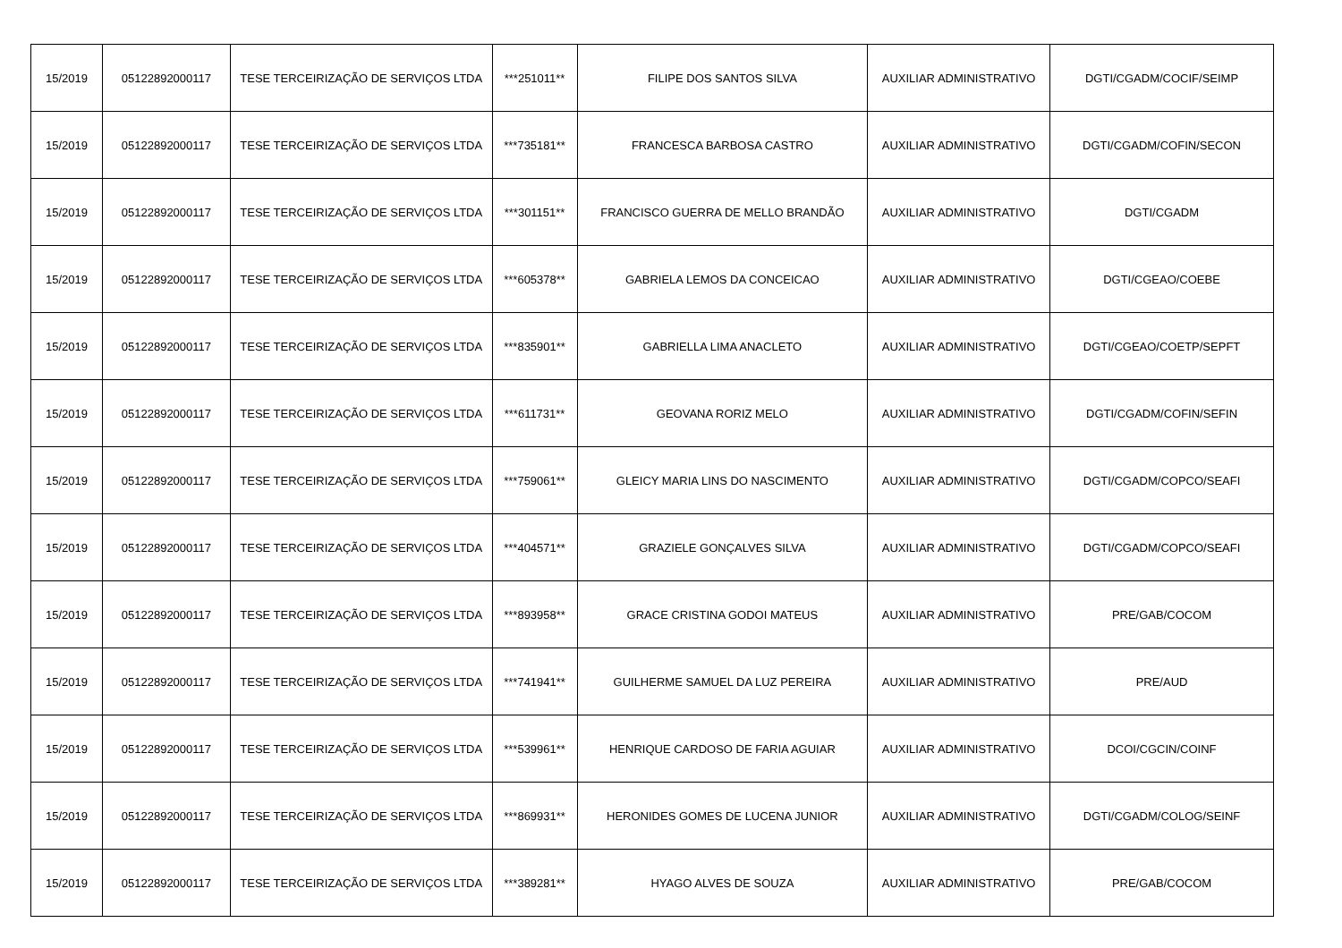| 15/2019 | 05122892000117 | TESE TERCEIRIZAÇÃO DE SERVIÇOS LTDA | ***251011** | FILIPE DOS SANTOS SILVA | AUXILIAR ADMINISTRATIVO | DGTI/CGADM/COCIF/SEIMP |
| 15/2019 | 05122892000117 | TESE TERCEIRIZAÇÃO DE SERVIÇOS LTDA | ***735181** | FRANCESCA BARBOSA CASTRO | AUXILIAR ADMINISTRATIVO | DGTI/CGADM/COFIN/SECON |
| 15/2019 | 05122892000117 | TESE TERCEIRIZAÇÃO DE SERVIÇOS LTDA | ***301151** | FRANCISCO GUERRA DE MELLO BRANDÃO | AUXILIAR ADMINISTRATIVO | DGTI/CGADM |
| 15/2019 | 05122892000117 | TESE TERCEIRIZAÇÃO DE SERVIÇOS LTDA | ***605378** | GABRIELA LEMOS DA CONCEICAO | AUXILIAR ADMINISTRATIVO | DGTI/CGEAO/COEBE |
| 15/2019 | 05122892000117 | TESE TERCEIRIZAÇÃO DE SERVIÇOS LTDA | ***835901** | GABRIELLA LIMA ANACLETO | AUXILIAR ADMINISTRATIVO | DGTI/CGEAO/COETP/SEPFT |
| 15/2019 | 05122892000117 | TESE TERCEIRIZAÇÃO DE SERVIÇOS LTDA | ***611731** | GEOVANA RORIZ MELO | AUXILIAR ADMINISTRATIVO | DGTI/CGADM/COFIN/SEFIN |
| 15/2019 | 05122892000117 | TESE TERCEIRIZAÇÃO DE SERVIÇOS LTDA | ***759061** | GLEICY MARIA LINS DO NASCIMENTO | AUXILIAR ADMINISTRATIVO | DGTI/CGADM/COPCO/SEAFI |
| 15/2019 | 05122892000117 | TESE TERCEIRIZAÇÃO DE SERVIÇOS LTDA | ***404571** | GRAZIELE GONÇALVES SILVA | AUXILIAR ADMINISTRATIVO | DGTI/CGADM/COPCO/SEAFI |
| 15/2019 | 05122892000117 | TESE TERCEIRIZAÇÃO DE SERVIÇOS LTDA | ***893958** | GRACE CRISTINA GODOI MATEUS | AUXILIAR ADMINISTRATIVO | PRE/GAB/COCOM |
| 15/2019 | 05122892000117 | TESE TERCEIRIZAÇÃO DE SERVIÇOS LTDA | ***741941** | GUILHERME SAMUEL DA LUZ PEREIRA | AUXILIAR ADMINISTRATIVO | PRE/AUD |
| 15/2019 | 05122892000117 | TESE TERCEIRIZAÇÃO DE SERVIÇOS LTDA | ***539961** | HENRIQUE CARDOSO DE FARIA AGUIAR | AUXILIAR ADMINISTRATIVO | DCOI/CGCIN/COINF |
| 15/2019 | 05122892000117 | TESE TERCEIRIZAÇÃO DE SERVIÇOS LTDA | ***869931** | HERONIDES GOMES DE LUCENA JUNIOR | AUXILIAR ADMINISTRATIVO | DGTI/CGADM/COLOG/SEINF |
| 15/2019 | 05122892000117 | TESE TERCEIRIZAÇÃO DE SERVIÇOS LTDA | ***389281** | HYAGO ALVES DE SOUZA | AUXILIAR ADMINISTRATIVO | PRE/GAB/COCOM |